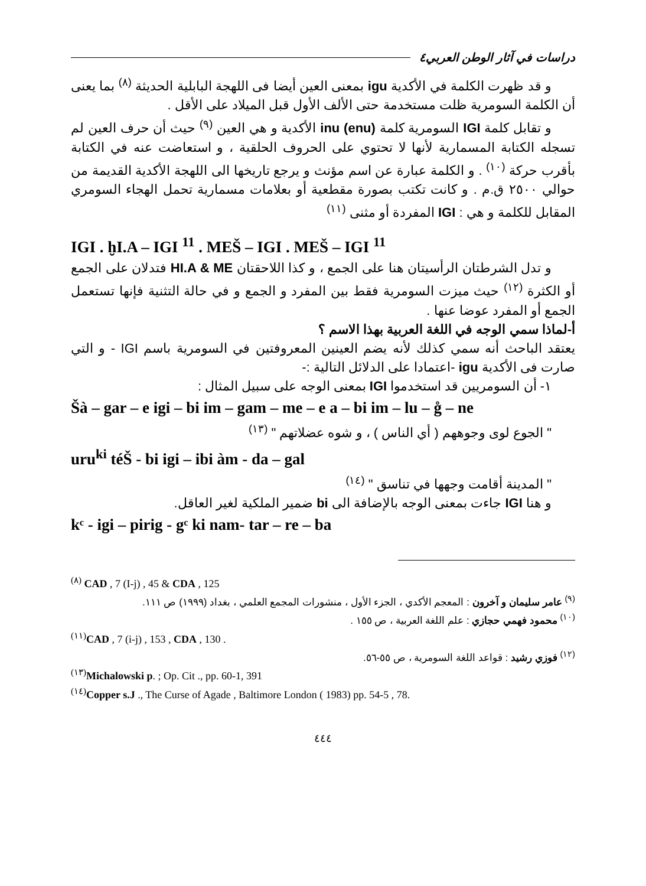دراسات في آثار الوطن العربي٤
و قد ظهرت الكلمة في الأكدية igu بمعنى العين أيضا فى اللهجة البابلية الحديثة <sup>(٨)</sup> بما يعنى أن الكلمة السومرية ظلت مستخدمة حتى الألف الأول قبل الميلاد على الأقل .
و تقابل كلمة IGI السومرية كلمة inu (enu) الأكدية و هي العين <sup>(٩)</sup> حيث أن حرف العين لم تسجله الكتابة المسمارية لأنها لا تحتوي على الحروف الحلقية ، و استعاضت عنه في الكتابة بأقرب حركة <sup>(١٠)</sup> . و الكلمة عبارة عن اسم مؤنث و يرجع تاريخها الى اللهجة الأكدية القديمة من حوالي ٢٥٠٠ ق.م . و كانت تكتب بصورة مقطعية أو بعلامات مسمارية تحمل الهجاء السومري المقابل للكلمة و هي : IGI المفردة أو مثنى <sup>(١١)</sup>
IGI . ḫI.A – IGI <sup>11</sup> . MEŠ – IGI . MEŠ – IGI <sup>11</sup>
و تدل الشرطتان الرأسيتان هنا على الجمع ، و كذا اللاحقتان HI.A & ME فتدلان على الجمع أو الكثرة <sup>(١٢)</sup> حيث ميزت السومرية فقط بين المفرد و الجمع و في حالة التثنية فإنها تستعمل الجمع أو المفرد عوضا عنها .
أ-لماذا سمي الوجه في اللغة العربية بهذا الاسم ؟
يعتقد الباحث أنه سمي كذلك لأنه يضم العينين المعروفتين في السومرية باسم IGI - و التي صارت فى الأكدية igu -اعتمادا على الدلائل التالية :-
١- أن السومريين قد استخدموا IGI بمعنى الوجه على سبيل المثال :
Šà – gar – e igi – bi im – gam – me – e a – bi im – lu – g̊ – ne
" الجوع لوى وجوههم ( أي الناس ) ، و شوه عضلاتهم " <sup>(١٣)</sup>
uru<sup>ki</sup> téŠ - bi igi – ibi àm - da – gal
" المدينة أقامت وجهها في تناسق " <sup>(١٤)</sup>
و هنا IGI جاءت بمعنى الوجه بالإضافة الى bi ضمير الملكية لغير العاقل.
kᶜ - igi – pirig - gᶜ ki nam- tar – re – ba
<sup>(٨)</sup> CAD , 7 (I-j) , 45 & CDA , 125
<sup>(٩)</sup> عامر سليمان و آخرون : المعجم الأكدي ، الجزء الأول ، منشورات المجمع العلمي ، بغداد (١٩٩٩) ص ١١١.
<sup>(١٠)</sup> محمود فهمي حجازي : علم اللغة العربية ، ص ١٥٥ .
<sup>(١١)</sup> CAD , 7 (i-j) , 153 , CDA , 130 .
<sup>(١٢)</sup> فوزي رشيد : قواعد اللغة السومرية ، ص ٥٥-٥٦.
<sup>(١٣)</sup> Michalowski p. ; Op. Cit ., pp. 60-1, 391
<sup>(١٤)</sup> Copper s.J ., The Curse of Agade , Baltimore London ( 1983) pp. 54-5 , 78.
٤٤٤